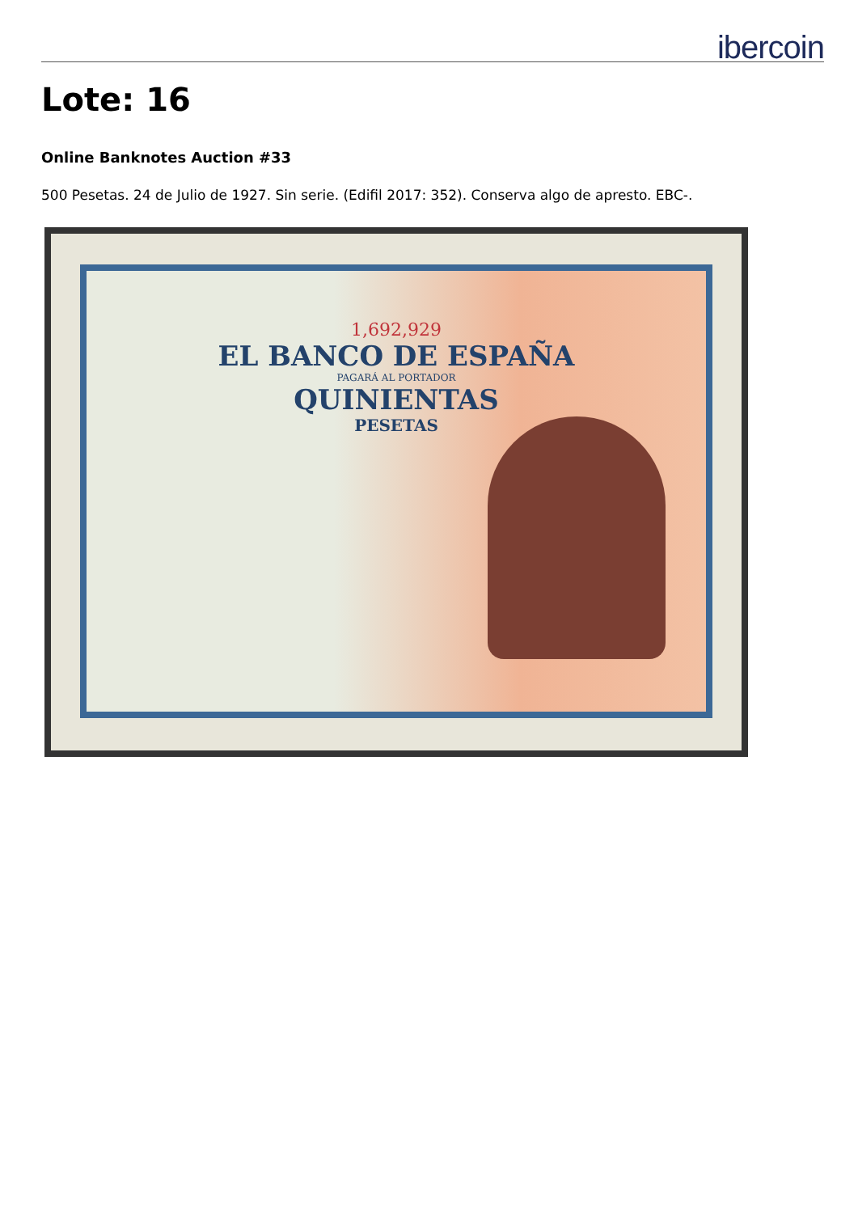ibercoin
Lote: 16
Online Banknotes Auction #33
500 Pesetas. 24 de Julio de 1927. Sin serie. (Edifil 2017: 352). Conserva algo de apresto. EBC-.
1,692,929
EL BANCO DE ESPAÑA
PAGARÁ AL PORTADOR
QUINIENTAS
PESETAS